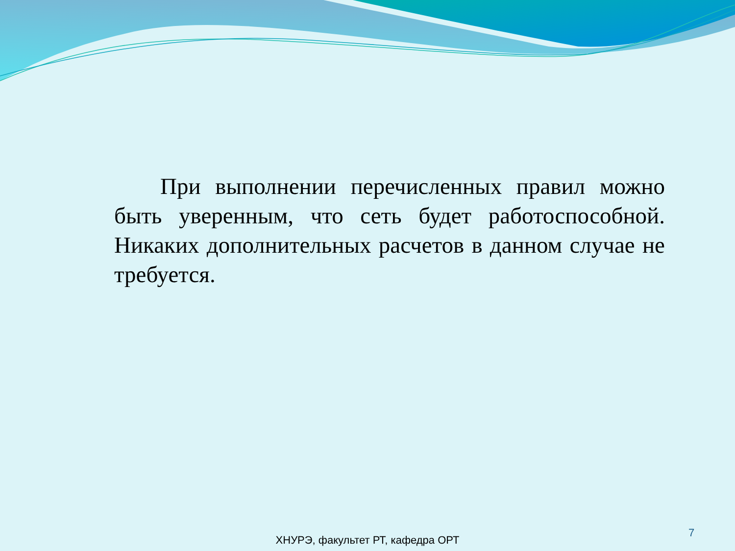При выполнении перечисленных правил можно быть уверенным, что сеть будет работоспособной. Никаких дополнительных расчетов в данном случае не требуется.
7
ХНУРЭ, факультет РТ, кафедра ОРТ